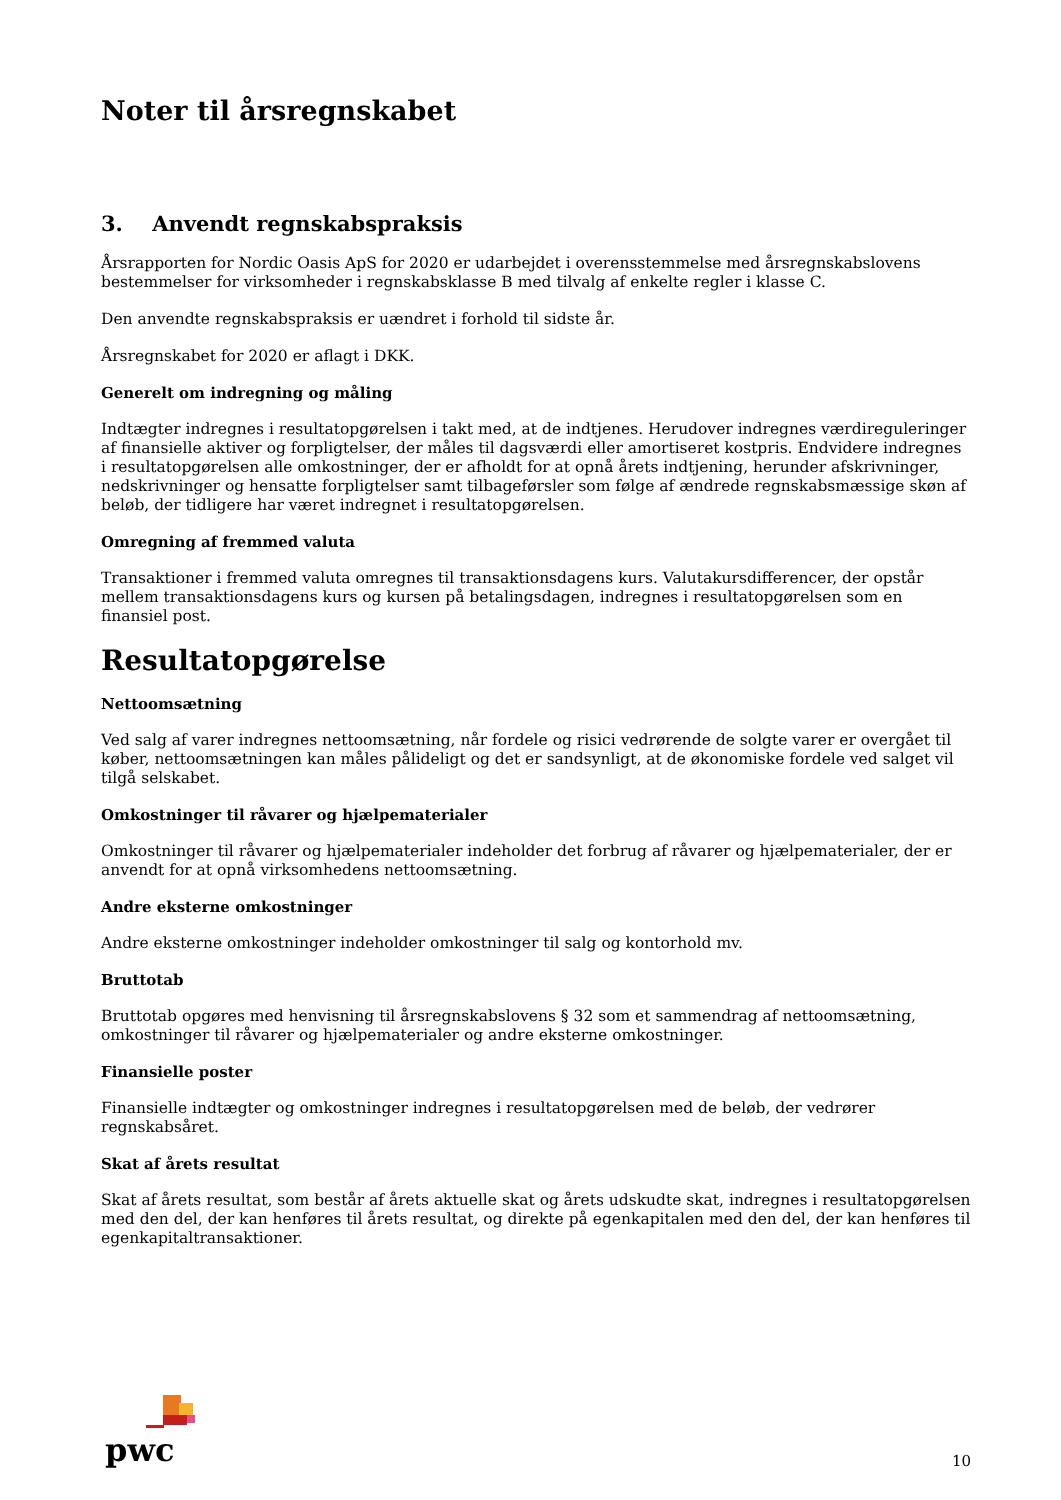Noter til årsregnskabet
3. Anvendt regnskabspraksis
Årsrapporten for Nordic Oasis ApS for 2020 er udarbejdet i overensstemmelse med årsregnskabslovens bestemmelser for virksomheder i regnskabsklasse B med tilvalg af enkelte regler i klasse C.
Den anvendte regnskabspraksis er uændret i forhold til sidste år.
Årsregnskabet for 2020 er aflagt i DKK.
Generelt om indregning og måling
Indtægter indregnes i resultatopgørelsen i takt med, at de indtjenes. Herudover indregnes værdireguleringer af finansielle aktiver og forpligtelser, der måles til dagsværdi eller amortiseret kostpris. Endvidere indregnes i resultatopgørelsen alle omkostninger, der er afholdt for at opnå årets indtjening, herunder afskrivninger, nedskrivninger og hensatte forpligtelser samt tilbageførsler som følge af ændrede regnskabsmæssige skøn af beløb, der tidligere har været indregnet i resultatopgørelsen.
Omregning af fremmed valuta
Transaktioner i fremmed valuta omregnes til transaktionsdagens kurs. Valutakursdifferencer, der opstår mellem transaktionsdagens kurs og kursen på betalingsdagen, indregnes i resultatopgørelsen som en finansiel post.
Resultatopgørelse
Nettoomsætning
Ved salg af varer indregnes nettoomsætning, når fordele og risici vedrørende de solgte varer er overgået til køber, nettoomsætningen kan måles pålideligt og det er sandsynligt, at de økonomiske fordele ved salget vil tilgå selskabet.
Omkostninger til råvarer og hjælpematerialer
Omkostninger til råvarer og hjælpematerialer indeholder det forbrug af råvarer og hjælpematerialer, der er anvendt for at opnå virksomhedens nettoomsætning.
Andre eksterne omkostninger
Andre eksterne omkostninger indeholder omkostninger til salg og kontorhold mv.
Bruttotab
Bruttotab opgøres med henvisning til årsregnskabslovens § 32 som et sammendrag af nettoomsætning, omkostninger til råvarer og hjælpematerialer og andre eksterne omkostninger.
Finansielle poster
Finansielle indtægter og omkostninger indregnes i resultatopgørelsen med de beløb, der vedrører regnskabsåret.
Skat af årets resultat
Skat af årets resultat, som består af årets aktuelle skat og årets udskudte skat, indregnes i resultatopgørelsen med den del, der kan henføres til årets resultat, og direkte på egenkapitalen med den del, der kan henføres til egenkapitaltransaktioner.
pwc
10